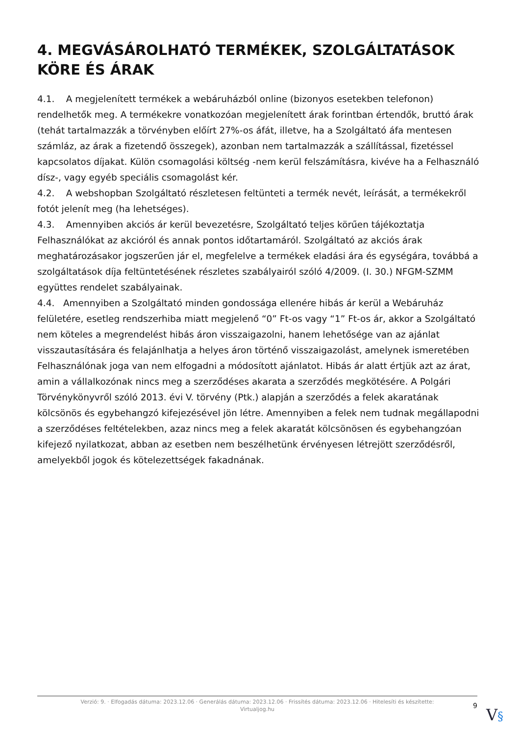4. MEGVÁSÁROLHATÓ TERMÉKEK, SZOLGÁLTATÁSOK KÖRE ÉS ÁRAK
4.1. A megjelenített termékek a webáruházból online (bizonyos esetekben telefonon) rendelhetők meg. A termékekre vonatkozóan megjelenített árak forintban értendők, bruttó árak (tehát tartalmazzák a törvényben előírt 27%-os áfát, illetve, ha a Szolgáltató áfa mentesen számláz, az árak a fizetendő összegek), azonban nem tartalmazzák a szállítással, fizetéssel kapcsolatos díjakat. Külön csomagolási költség -nem kerül felszámításra, kivéve ha a Felhasználó dísz-, vagy egyéb speciális csomagolást kér.
4.2. A webshopban Szolgáltató részletesen feltünteti a termék nevét, leírását, a termékekről fotót jelenít meg (ha lehetséges).
4.3. Amennyiben akciós ár kerül bevezetésre, Szolgáltató teljes körűen tájékoztatja Felhasználókat az akcióról és annak pontos időtartamáról. Szolgáltató az akciós árak meghatározásakor jogszerűen jár el, megfelelve a termékek eladási ára és egységára, továbbá a szolgáltatások díja feltüntetésének részletes szabályairól szóló 4/2009. (I. 30.) NFGM-SZMM együttes rendelet szabályainak.
4.4. Amennyiben a Szolgáltató minden gondossága ellenére hibás ár kerül a Webáruház felületére, esetleg rendszerhiba miatt megjelenő “0” Ft-os vagy “1” Ft-os ár, akkor a Szolgáltató nem köteles a megrendelést hibás áron visszaigazolni, hanem lehetősége van az ajánlat visszautasítására és felajánlhatja a helyes áron történő visszaigazolást, amelynek ismeretében Felhasználónak joga van nem elfogadni a módosított ajánlatot. Hibás ár alatt értjük azt az árat, amin a vállalkozónak nincs meg a szerződéses akarata a szerződés megkötésére. A Polgári Törvénykönyvről szóló 2013. évi V. törvény (Ptk.) alapján a szerződés a felek akaratának kölcsönös és egybehangzó kifejezésével jön létre. Amennyiben a felek nem tudnak megállapodni a szerződéses feltételekben, azaz nincs meg a felek akaratát kölcsönösen és egybehangzóan kifejező nyilatkozat, abban az esetben nem beszélhetünk érvényesen létrejött szerződésről, amelyekből jogok és kötelezettségek fakadnának.
Verzió: 9. · Elfogadás dátuma: 2023.12.06 · Generálás dátuma: 2023.12.06 · Frissítés dátuma: 2023.12.06 · Hitelesíti és készítette: Virtualjog.hu
9 V§